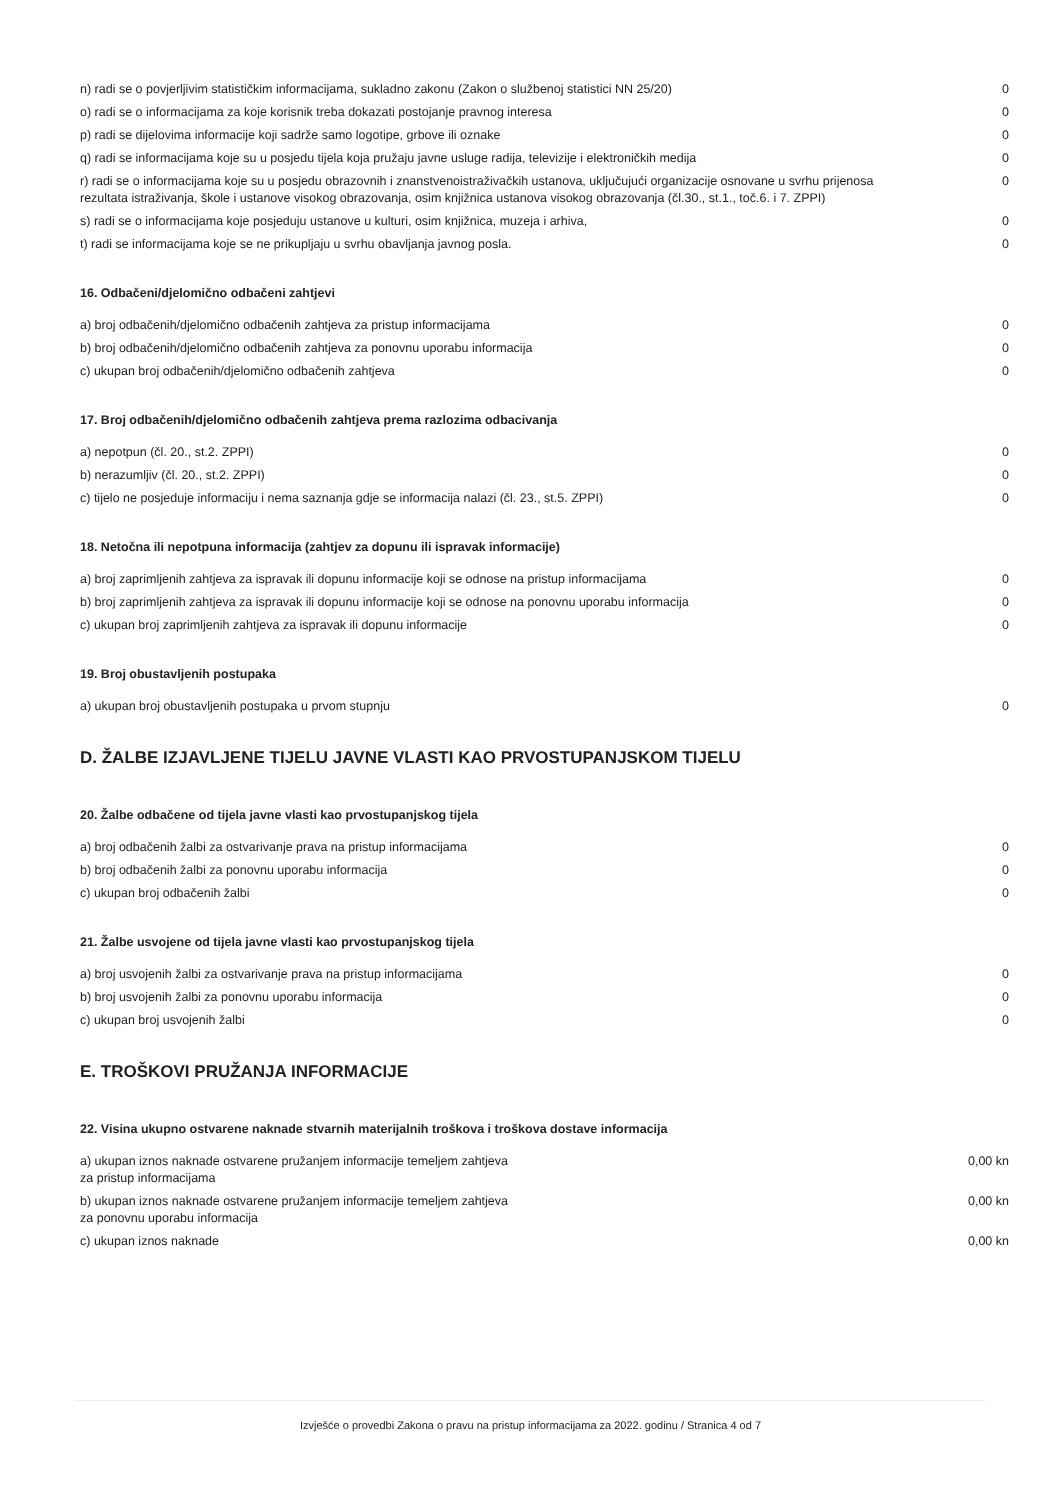| n) radi se o povjerljivim statističkim informacijama, sukladno zakonu (Zakon o službenoj statistici NN 25/20) | 0 |
| o) radi se o informacijama za koje korisnik treba dokazati postojanje pravnog interesa | 0 |
| p) radi se dijelovima informacije koji sadrže samo logotipe, grbove ili oznake | 0 |
| q) radi se informacijama koje su u posjedu tijela koja pružaju javne usluge radija, televizije i elektroničkih medija | 0 |
| r) radi se o informacijama koje su u posjedu obrazovnih i znanstvenoistraživačkih ustanova, uključujući organizacije osnovane u svrhu prijenosa rezultata istraživanja, škole i ustanove visokog obrazovanja, osim knjižnica ustanova visokog obrazovanja (čl.30., st.1., toč.6. i 7. ZPPI) | 0 |
| s) radi se o informacijama koje posjeduju ustanove u kulturi, osim knjižnica, muzeja i arhiva, | 0 |
| t) radi se informacijama koje se ne prikupljaju u svrhu obavljanja javnog posla. | 0 |
16. Odbačeni/djelomično odbačeni zahtjevi
| a) broj odbačenih/djelomično odbačenih zahtjeva za pristup informacijama | 0 |
| b) broj odbačenih/djelomično odbačenih zahtjeva za ponovnu uporabu informacija | 0 |
| c) ukupan broj odbačenih/djelomično odbačenih zahtjeva | 0 |
17. Broj odbačenih/djelomično odbačenih zahtjeva prema razlozima odbacivanja
| a) nepotpun (čl. 20., st.2. ZPPI) | 0 |
| b) nerazumljiv (čl. 20., st.2. ZPPI) | 0 |
| c) tijelo ne posjeduje informaciju i nema saznanja gdje se informacija nalazi (čl. 23., st.5. ZPPI) | 0 |
18. Netočna ili nepotpuna informacija (zahtjev za dopunu ili ispravak informacije)
| a) broj zaprimljenih zahtjeva za ispravak ili dopunu informacije koji se odnose na pristup informacijama | 0 |
| b) broj zaprimljenih zahtjeva za ispravak ili dopunu informacije koji se odnose na ponovnu uporabu informacija | 0 |
| c) ukupan broj zaprimljenih zahtjeva za ispravak ili dopunu informacije | 0 |
19. Broj obustavljenih postupaka
| a) ukupan broj obustavljenih postupaka u prvom stupnju | 0 |
D. ŽALBE IZJAVLJENE TIJELU JAVNE VLASTI KAO PRVOSTUPANJSKOM TIJELU
20. Žalbe odbačene od tijela javne vlasti kao prvostupanjskog tijela
| a) broj odbačenih žalbi za ostvarivanje prava na pristup informacijama | 0 |
| b) broj odbačenih žalbi za ponovnu uporabu informacija | 0 |
| c) ukupan broj odbačenih žalbi | 0 |
21. Žalbe usvojene od tijela javne vlasti kao prvostupanjskog tijela
| a) broj usvojenih žalbi za ostvarivanje prava na pristup informacijama | 0 |
| b) broj usvojenih žalbi za ponovnu uporabu informacija | 0 |
| c) ukupan broj usvojenih žalbi | 0 |
E. TROŠKOVI PRUŽANJA INFORMACIJE
22. Visina ukupno ostvarene naknade stvarnih materijalnih troškova i troškova dostave informacija
| a) ukupan iznos naknade ostvarene pružanjem informacije temeljem zahtjeva za pristup informacijama | 0,00 kn |
| b) ukupan iznos naknade ostvarene pružanjem informacije temeljem zahtjeva za ponovnu uporabu informacija | 0,00 kn |
| c) ukupan iznos naknade | 0,00 kn |
Izvješće o provedbi Zakona o pravu na pristup informacijama za 2022. godinu / Stranica 4 od 7